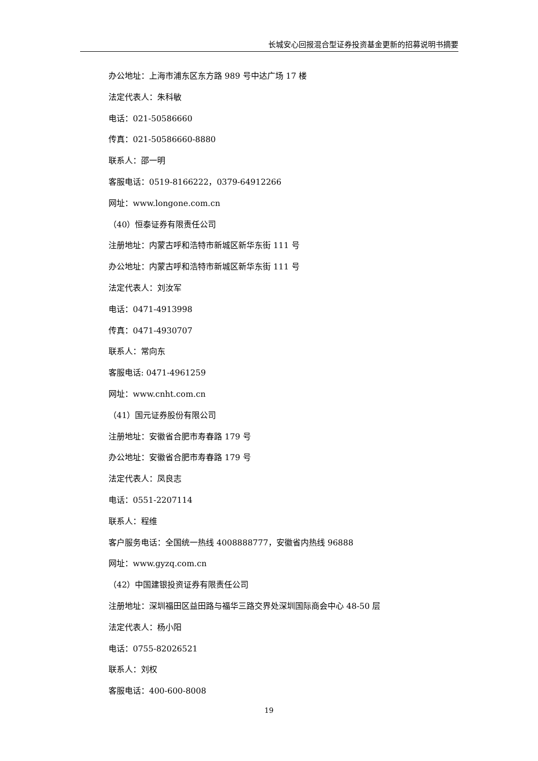长城安心回报混合型证券投资基金更新的招募说明书摘要
办公地址：上海市浦东区东方路 989 号中达广场 17 楼
法定代表人：朱科敏
电话：021-50586660
传真：021-50586660-8880
联系人：邵一明
客服电话：0519-8166222，0379-64912266
网址：www.longone.com.cn
（40）恒泰证券有限责任公司
注册地址：内蒙古呼和浩特市新城区新华东街 111 号
办公地址：内蒙古呼和浩特市新城区新华东街 111 号
法定代表人：刘汝军
电话：0471-4913998
传真：0471-4930707
联系人：常向东
客服电话: 0471-4961259
网址：www.cnht.com.cn
（41）国元证券股份有限公司
注册地址：安徽省合肥市寿春路 179 号
办公地址：安徽省合肥市寿春路 179 号
法定代表人：凤良志
电话：0551-2207114
联系人：程维
客户服务电话：全国统一热线 4008888777，安徽省内热线 96888
网址：www.gyzq.com.cn
（42）中国建银投资证券有限责任公司
注册地址：深圳福田区益田路与福华三路交界处深圳国际商会中心 48-50 层
法定代表人：杨小阳
电话：0755-82026521
联系人：刘权
客服电话：400-600-8008
19